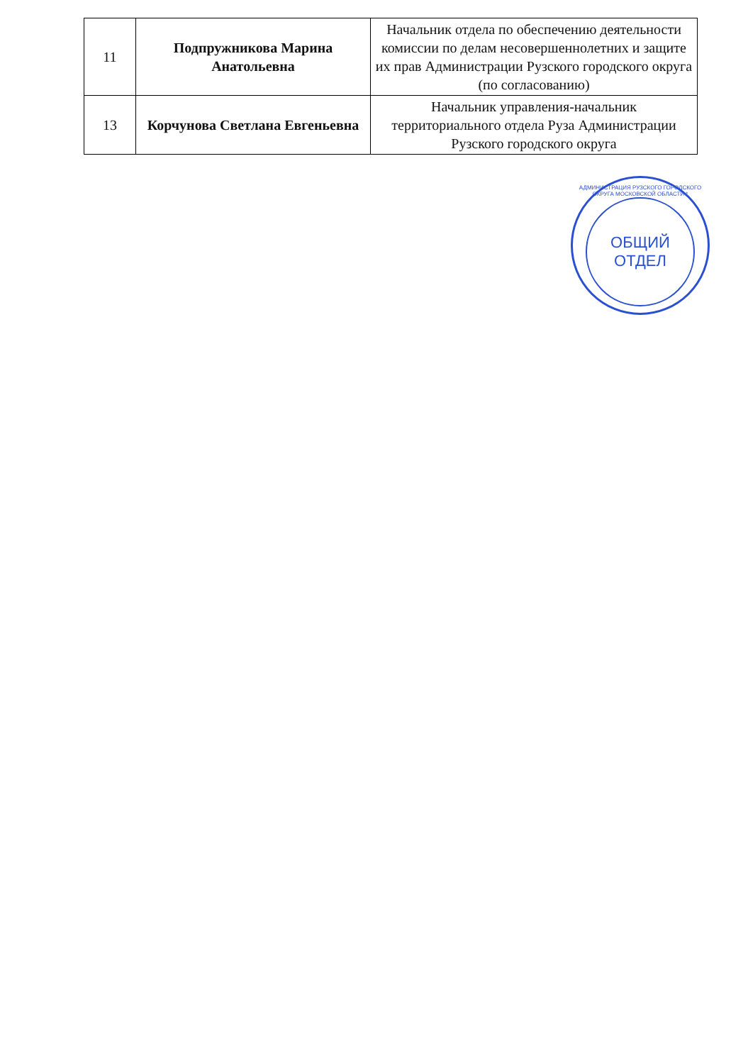| 11 | Подпружникова Марина Анатольевна | Начальник отдела по обеспечению деятельности комиссии по делам несовершеннолетних и защите их прав Администрации Рузского городского округа (по согласованию) |
| 13 | Корчунова Светлана Евгеньевна | Начальник управления-начальник территориального отдела Руза Администрации Рузского городского округа |
АДМИНИСТРАЦИЯ РУЗСКОГО ГОРОДСКОГО ОКРУГА МОСКОВСКОЙ ОБЛАСТИ *
ОБЩИЙ
ОТДЕЛ